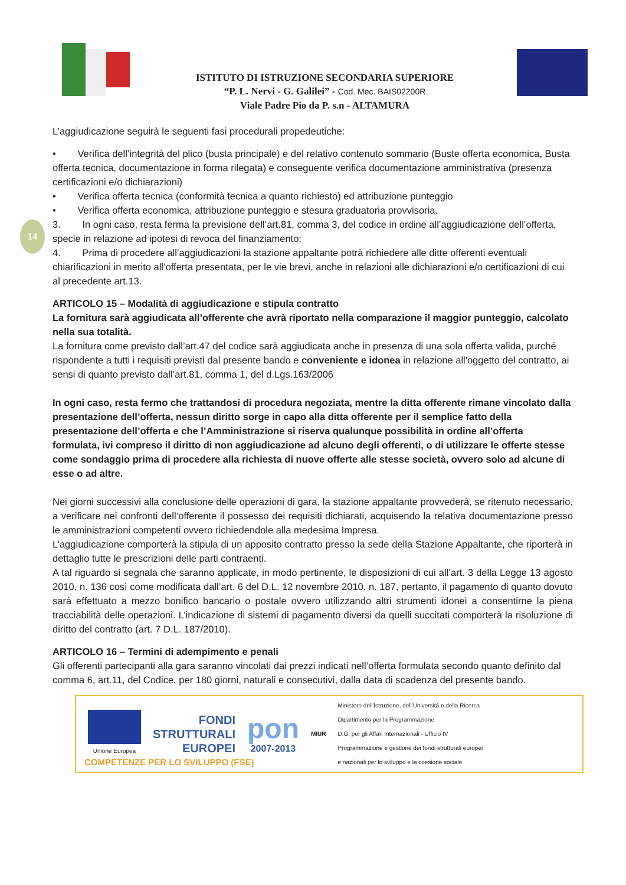ISTITUTO DI ISTRUZIONE SECONDARIA SUPERIORE
“P. L. Nervi - G. Galilei” - Cod. Mec. BAIS02200R
Viale Padre Pio da P. s.n - ALTAMURA
14
L’aggiudicazione seguirà le seguenti fasi procedurali propedeutiche:
• Verifica dell’integrità del plico (busta principale) e del relativo contenuto sommario (Buste offerta economica, Busta offerta tecnica, documentazione in forma rilegata) e conseguente verifica documentazione amministrativa (presenza certificazioni e/o dichiarazioni)
• Verifica offerta tecnica (conformità tecnica a quanto richiesto) ed attribuzione punteggio
• Verifica offerta economica, attribuzione punteggio e stesura graduatoria provvisoria.
3. In ogni caso, resta ferma la previsione dell’art.81, comma 3, del codice in ordine all’aggiudicazione dell’offerta, specie in relazione ad ipotesi di revoca del finanziamento;
4. Prima di procedere all’aggiudicazioni la stazione appaltante potrà richiedere alle ditte offerenti eventuali chiarificazioni in merito all’offerta presentata, per le vie brevi, anche in relazioni alle dichiarazioni e/o certificazioni di cui al precedente art.13.
ARTICOLO 15 – Modalità di aggiudicazione e stipula contratto
La fornitura sarà aggiudicata all’offerente che avrà riportato nella comparazione il maggior punteggio, calcolato nella sua totalità.
La fornitura come previsto dall’art.47 del codice sarà aggiudicata anche in presenza di una sola offerta valida, purché rispondente a tutti i requisiti previsti dal presente bando e conveniente e idonea in relazione all'oggetto del contratto, ai sensi di quanto previsto dall’art.81, comma 1, del d.Lgs.163/2006
In ogni caso, resta fermo che trattandosi di procedura negoziata, mentre la ditta offerente rimane vincolato dalla presentazione dell’offerta, nessun diritto sorge in capo alla ditta offerente per il semplice fatto della presentazione dell’offerta e che l’Amministrazione si riserva qualunque possibilità in ordine all’offerta formulata, ivi compreso il diritto di non aggiudicazione ad alcuno degli offerenti, o di utilizzare le offerte stesse come sondaggio prima di procedere alla richiesta di nuove offerte alle stesse società, ovvero solo ad alcune di esse o ad altre.
Nei giorni successivi alla conclusione delle operazioni di gara, la stazione appaltante provvederà, se ritenuto necessario, a verificare nei confronti dell’offerente il possesso dei requisiti dichiarati, acquisendo la relativa documentazione presso le amministrazioni competenti ovvero richiedendole alla medesima Impresa.
L’aggiudicazione comporterà la stipula di un apposito contratto presso la sede della Stazione Appaltante, che riporterà in dettaglio tutte le prescrizioni delle parti contraenti.
A tal riguardo si segnala che saranno applicate, in modo pertinente, le disposizioni di cui all’art. 3 della Legge 13 agosto 2010, n. 136 così come modificata dall’art. 6 del D.L. 12 novembre 2010, n. 187, pertanto, il pagamento di quanto dovuto sarà effettuato a mezzo bonifico bancario o postale ovvero utilizzando altri strumenti idonei a consentirne la piena tracciabilità delle operazioni. L’indicazione di sistemi di pagamento diversi da quelli succitati comporterà la risoluzione di diritto del contratto (art. 7 D.L. 187/2010).
ARTICOLO 16 – Termini di adempimento e penali
Gli offerenti partecipanti alla gara saranno vincolati dai prezzi indicati nell’offerta formulata secondo quanto definito dal comma 6, art.11, del Codice, per 180 giorni, naturali e consecutivi, dalla data di scadenza del presente bando.
Unione Europea
FONDI
STRUTTURALI
EUROPEI
pon
2007-2013
MIUR
Ministero dell'Istruzione, dell'Università e della Ricerca
Dipartimento per la Programmazione
D.G. per gli Affari Internazionali - Ufficio IV
Programmazione e gestione dei fondi strutturali europei
e nazionali per lo sviluppo e la coesione sociale
COMPETENZE PER LO SVILUPPO (FSE)